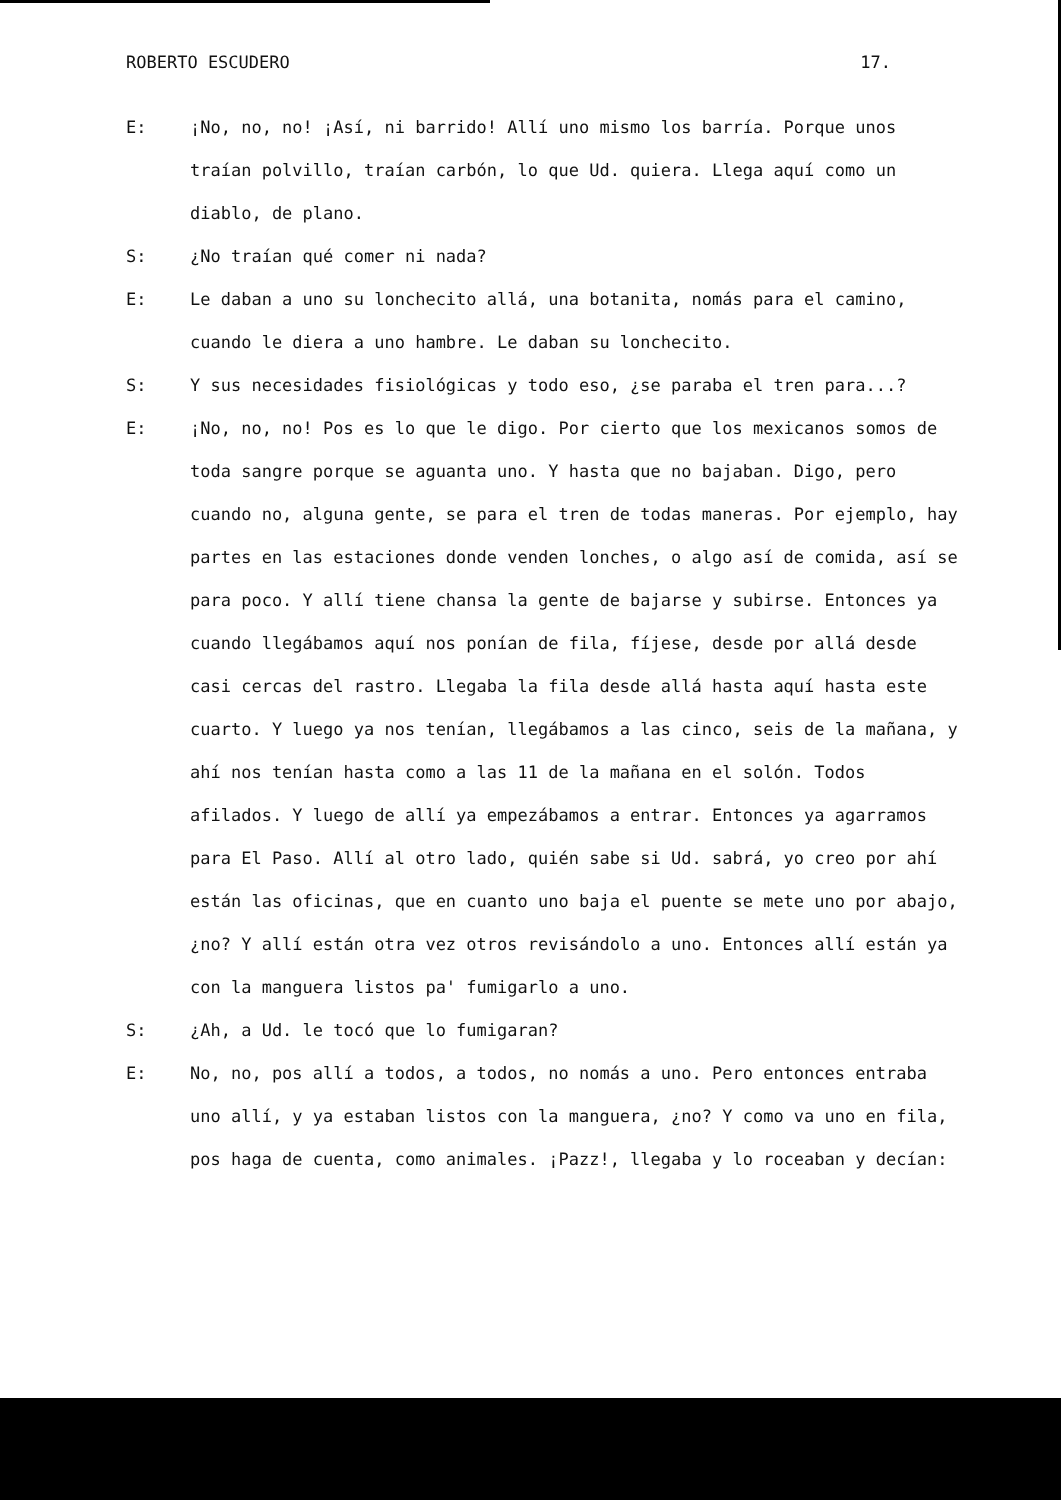ROBERTO ESCUDERO 17.
E: ¡No, no, no! ¡Así, ni barrido! Allí uno mismo los barría. Porque unos traían polvillo, traían carbón, lo que Ud. quiera. Llega aquí como un diablo, de plano.
S: ¿No traían qué comer ni nada?
E: Le daban a uno su lonchecito allá, una botanita, nomás para el camino, cuando le diera a uno hambre. Le daban su lonchecito.
S: Y sus necesidades fisiológicas y todo eso, ¿se paraba el tren para...?
E: ¡No, no, no! Pos es lo que le digo. Por cierto que los mexicanos somos de toda sangre porque se aguanta uno. Y hasta que no bajaban. Digo, pero cuando no, alguna gente, se para el tren de todas maneras. Por ejemplo, hay partes en las estaciones donde venden lonches, o algo así de comida, así se para poco. Y allí tiene chansa la gente de bajarse y subirse. Entonces ya cuando llegábamos aquí nos ponían de fila, fíjese, desde por allá desde casi cercas del rastro. Llegaba la fila desde allá hasta aquí hasta este cuarto. Y luego ya nos tenían, llegábamos a las cinco, seis de la mañana, y ahí nos tenían hasta como a las 11 de la mañana en el solón. Todos afilados. Y luego de allí ya empezábamos a entrar. Entonces ya agarramos para El Paso. Allí al otro lado, quién sabe si Ud. sabrá, yo creo por ahí están las oficinas, que en cuanto uno baja el puente se mete uno por abajo, ¿no? Y allí están otra vez otros revisándolo a uno. Entonces allí están ya con la manguera listos pa' fumigarlo a uno.
S: ¿Ah, a Ud. le tocó que lo fumigaran?
E: No, no, pos allí a todos, a todos, no nomás a uno. Pero entonces entraba uno allí, y ya estaban listos con la manguera, ¿no? Y como va uno en fila, pos haga de cuenta, como animales. ¡Pazz!, llegaba y lo roceaban y decían: